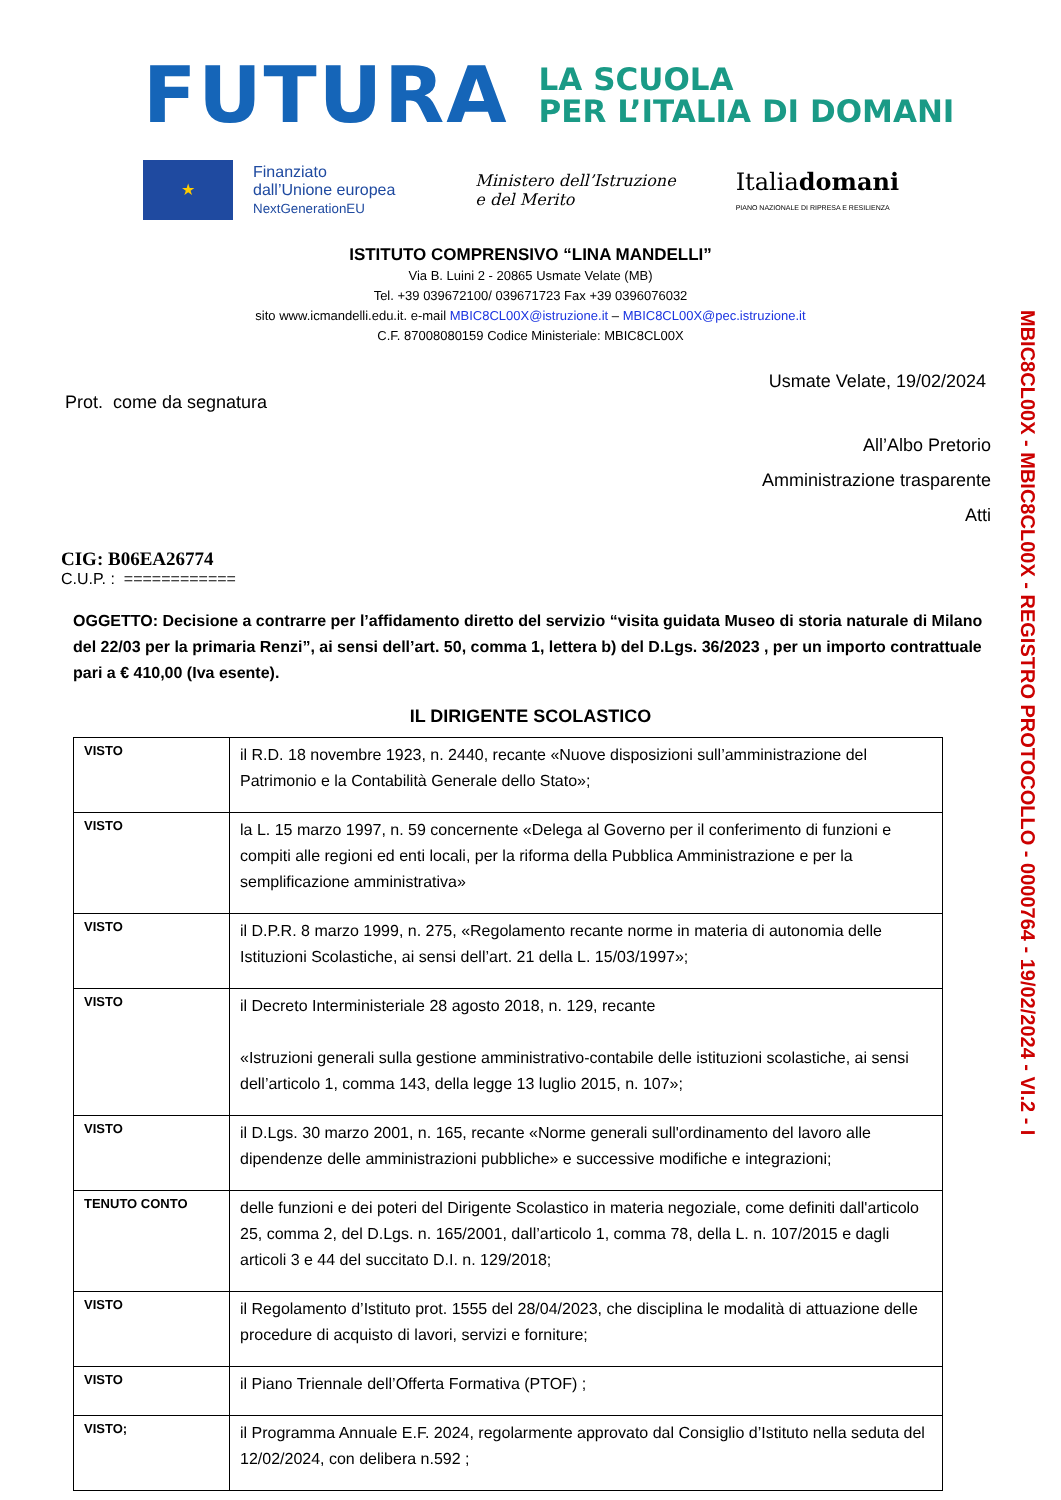FUTURA
LA SCUOLA
PER L’ITALIA DI DOMANI
★
Finanziato
dall’Unione europea
NextGenerationEU
Ministero dell’Istruzione
e del Merito
Italiadomani
PIANO NAZIONALE DI RIPRESA E RESILIENZA
ISTITUTO COMPRENSIVO “LINA MANDELLI”
Via B. Luini 2 - 20865 Usmate Velate (MB)
Tel. +39 039672100/ 039671723 Fax +39 0396076032
sito www.icmandelli.edu.it. e-mail MBIC8CL00X@istruzione.it – MBIC8CL00X@pec.istruzione.it
C.F. 87008080159 Codice Ministeriale: MBIC8CL00X
MBIC8CL00X - MBIC8CL00X - REGISTRO PROTOCOLLO - 0000764 - 19/02/2024 - VI.2 - I
Usmate Velate, 19/02/2024
Prot. come da segnatura
All’Albo Pretorio
Amministrazione trasparente
Atti
CIG: B06EA26774
C.U.P. : ============
OGGETTO: Decisione a contrarre per l’affidamento diretto del servizio “visita guidata Museo di storia naturale di Milano del 22/03 per la primaria Renzi”, ai sensi dell’art. 50, comma 1, lettera b) del D.Lgs. 36/2023 , per un importo contrattuale pari a € 410,00 (Iva esente).
IL DIRIGENTE SCOLASTICO
| VISTO | il R.D. 18 novembre 1923, n. 2440, recante «Nuove disposizioni sull’amministrazione del Patrimonio e la Contabilità Generale dello Stato»; |
| VISTO | la L. 15 marzo 1997, n. 59 concernente «Delega al Governo per il conferimento di funzioni e compiti alle regioni ed enti locali, per la riforma della Pubblica Amministrazione e per la semplificazione amministrativa» |
| VISTO | il D.P.R. 8 marzo 1999, n. 275, «Regolamento recante norme in materia di autonomia delle Istituzioni Scolastiche, ai sensi dell’art. 21 della L. 15/03/1997»; |
| VISTO | il Decreto Interministeriale 28 agosto 2018, n. 129, recante «Istruzioni generali sulla gestione amministrativo-contabile delle istituzioni scolastiche, ai sensi dell’articolo 1, comma 143, della legge 13 luglio 2015, n. 107»; |
| VISTO | il D.Lgs. 30 marzo 2001, n. 165, recante «Norme generali sull'ordinamento del lavoro alle dipendenze delle amministrazioni pubbliche» e successive modifiche e integrazioni; |
| TENUTO CONTO | delle funzioni e dei poteri del Dirigente Scolastico in materia negoziale, come definiti dall'articolo 25, comma 2, del D.Lgs. n. 165/2001, dall’articolo 1, comma 78, della L. n. 107/2015 e dagli articoli 3 e 44 del succitato D.I. n. 129/2018; |
| VISTO | il Regolamento d’Istituto prot. 1555 del 28/04/2023, che disciplina le modalità di attuazione delle procedure di acquisto di lavori, servizi e forniture; |
| VISTO | il Piano Triennale dell’Offerta Formativa (PTOF) ; |
| VISTO; | il Programma Annuale E.F. 2024, regolarmente approvato dal Consiglio d’Istituto nella seduta del 12/02/2024, con delibera n.592 ; |